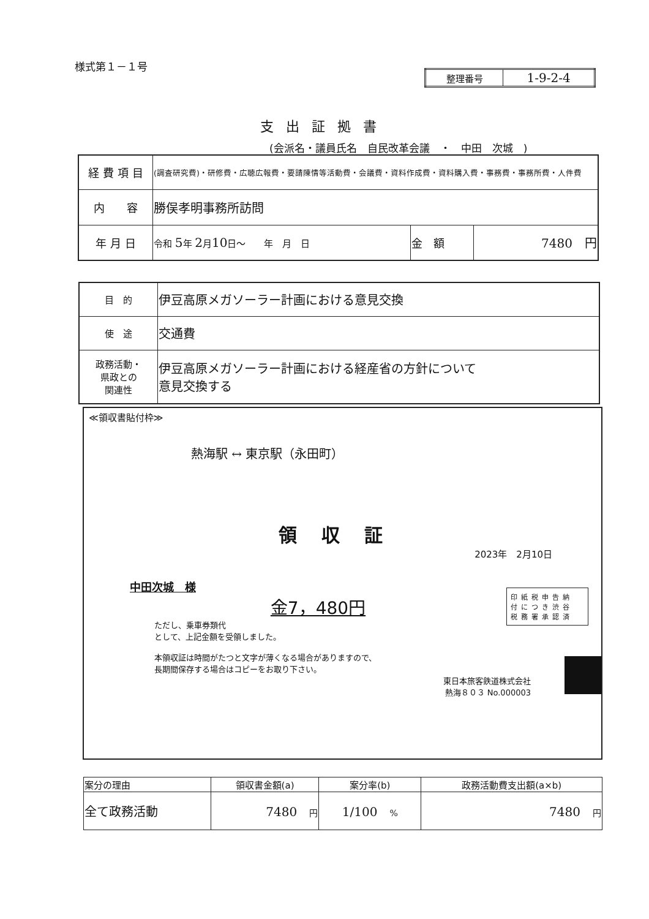様式第１－１号
| 整理番号 | 1-9-2-4 |
支出証拠書
(会派名・議員氏名　自民改革会議　・　中田　次城　)
| 経 費 項 目 | (調査研究費)・研修費・広聴広報費・要請陳情等活動費・会議費・資料作成費・資料購入費・事務費・事務所費・人件費 | | |
| 内 容 | 勝俣孝明事務所訪問 | | |
| 年 月 日 | 令和 5 年 2 月 10 日～ 年 月 日 | 金 額 | 7480 円 |
| 目 的 | 伊豆高原メガソーラー計画における意見交換 |
| 使 途 | 交通費 |
| 政務活動・ 県政との 関連性 | 伊豆高原メガソーラー計画における経産省の方針について 意見交換する |
≪領収書貼付枠≫
熱海駅 ↔ 東京駅（永田町）
領収証
2023年　2月10日
中田次城　様
金7，480円
ただし、乗車券類代
として、上記金額を受領しました。
本領収証は時間がたつと文字が薄くなる場合がありますので、
長期間保存する場合はコピーをお取り下さい。
東日本旅客鉄道株式会社
熱海８０３ No.000003
印紙税申告納
付につき渋谷
税務署承認済
| 案分の理由 | 領収書金額(a) | 案分率(b) | 政務活動費支出額(a×b) |
| --- | --- | --- | --- |
| 全て政務活動 | 7480 円 | 1/100 % | 7480 円 |